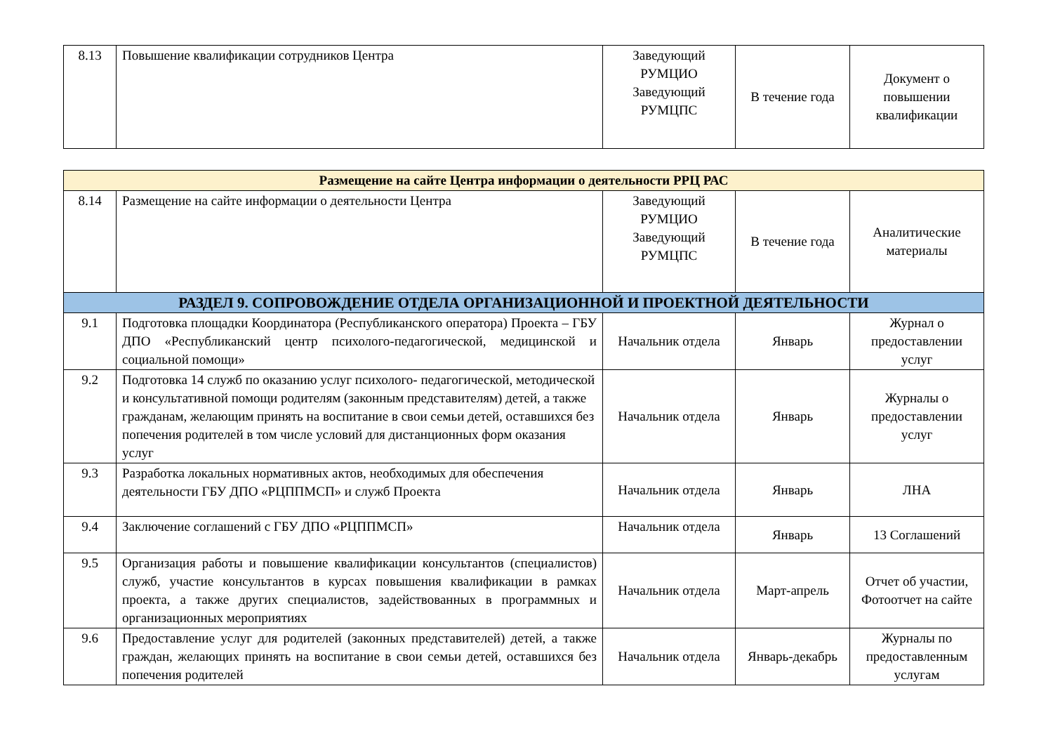| 8.13 | Повышение квалификации сотрудников Центра | Заведующий РУМЦИО Заведующий РУМЦПС | В течение года | Документ о повышении квалификации |
| Размещение на сайте Центра информации о деятельности РРЦ РАС | | | | |
| 8.14 | Размещение на сайте информации о деятельности Центра | Заведующий РУМЦИО Заведующий РУМЦПС | В течение года | Аналитические материалы |
| РАЗДЕЛ 9. СОПРОВОЖДЕНИЕ ОТДЕЛА ОРГАНИЗАЦИОННОЙ И ПРОЕКТНОЙ ДЕЯТЕЛЬНОСТИ | | | | |
| 9.1 | Подготовка площадки Координатора (Республиканского оператора) Проекта – ГБУ ДПО «Республиканский центр психолого-педагогической, медицинской и социальной помощи» | Начальник отдела | Январь | Журнал о предоставлении услуг |
| 9.2 | Подготовка 14 служб по оказанию услуг психолого- педагогической, методической и консультативной помощи родителям (законным представителям) детей, а также гражданам, желающим принять на воспитание в свои семьи детей, оставшихся без попечения родителей в том числе условий для дистанционных форм оказания услуг | Начальник отдела | Январь | Журналы о предоставлении услуг |
| 9.3 | Разработка локальных нормативных актов, необходимых для обеспечения деятельности ГБУ ДПО «РЦППМСП» и служб Проекта | Начальник отдела | Январь | ЛНА |
| 9.4 | Заключение соглашений с ГБУ ДПО «РЦППМСП» | Начальник отдела | Январь | 13 Соглашений |
| 9.5 | Организация работы и повышение квалификации консультантов (специалистов) служб, участие консультантов в курсах повышения квалификации в рамках проекта, а также других специалистов, задействованных в программных и организационных мероприятиях | Начальник отдела | Март-апрель | Отчет об участии, Фотоотчет на сайте |
| 9.6 | Предоставление услуг для родителей (законных представителей) детей, а также граждан, желающих принять на воспитание в свои семьи детей, оставшихся без попечения родителей | Начальник отдела | Январь-декабрь | Журналы по предоставленным услугам |